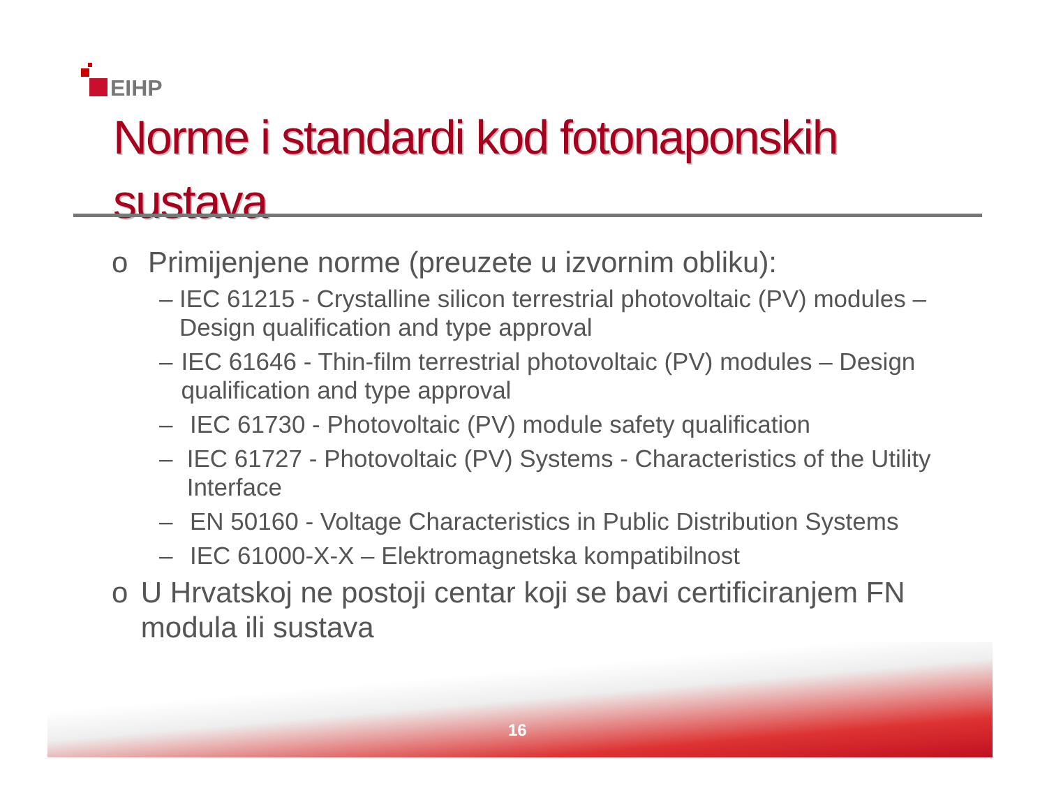EIHP
Norme i standardi kod fotonaponskih
sustava
o Primijenjene norme (preuzete u izvornim obliku):
– IEC 61215 - Crystalline silicon terrestrial photovoltaic (PV) modules – Design qualification and type approval
– IEC 61646 - Thin-film terrestrial photovoltaic (PV) modules – Design qualification and type approval
– IEC 61730 - Photovoltaic (PV) module safety qualification
– IEC 61727 - Photovoltaic (PV) Systems - Characteristics of the Utility Interface
– EN 50160 - Voltage Characteristics in Public Distribution Systems
– IEC 61000-X-X – Elektromagnetska kompatibilnost
o U Hrvatskoj ne postoji centar koji se bavi certificiranjem FN modula ili sustava
16